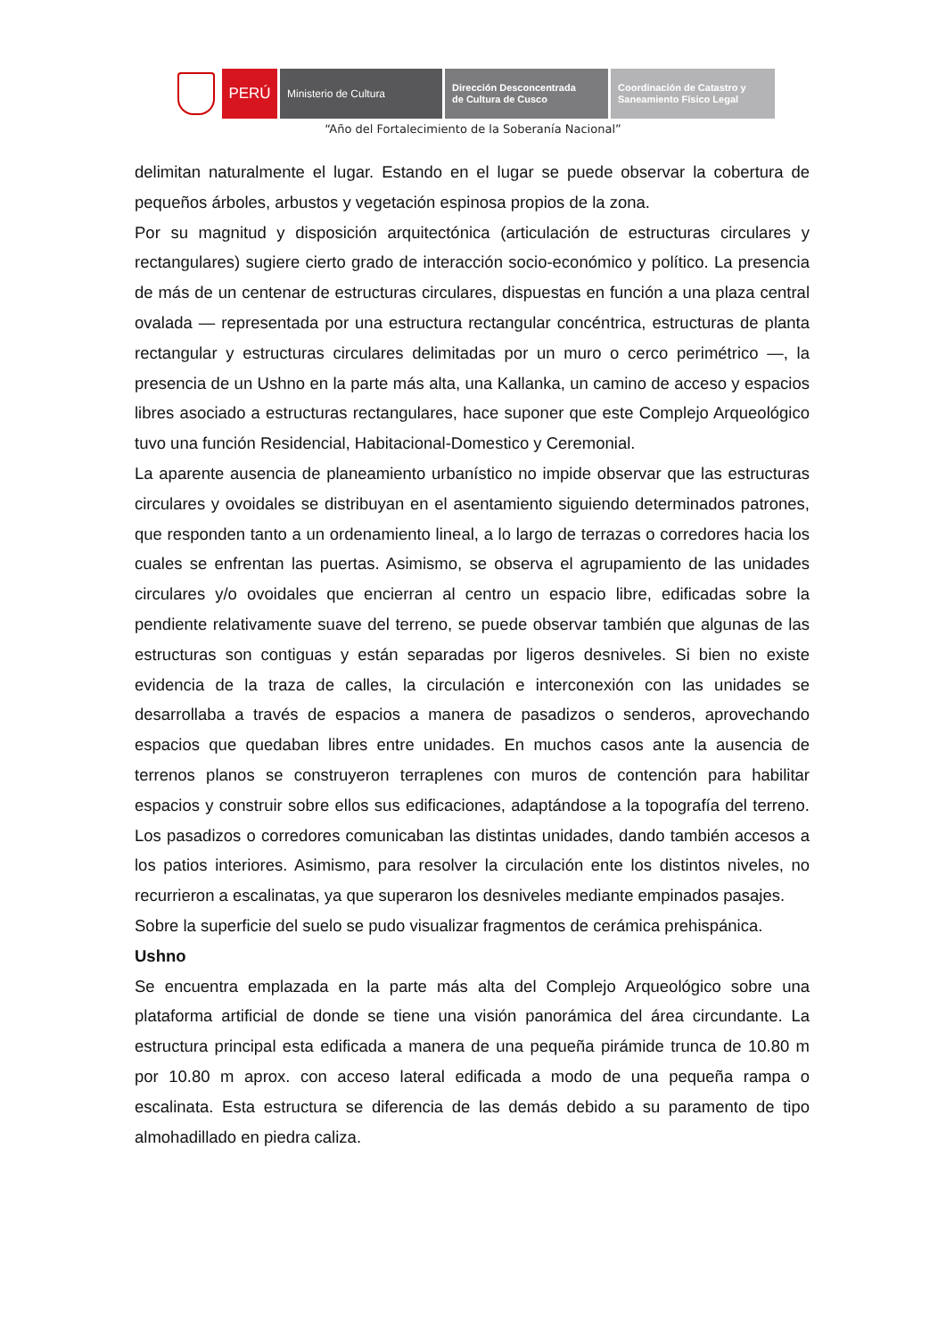PERÚ
Ministerio de Cultura Dirección Desconcentrada
de Cultura de Cusco
Coordinación de Catastro y
Saneamiento Físico Legal
“Año del Fortalecimiento de la Soberanía Nacional”
delimitan naturalmente el lugar. Estando en el lugar se puede observar la cobertura de pequeños árboles, arbustos y vegetación espinosa propios de la zona.
Por su magnitud y disposición arquitectónica (articulación de estructuras circulares y rectangulares) sugiere cierto grado de interacción socio-económico y político. La presencia de más de un centenar de estructuras circulares, dispuestas en función a una plaza central ovalada — representada por una estructura rectangular concéntrica, estructuras de planta rectangular y estructuras circulares delimitadas por un muro o cerco perimétrico —, la presencia de un Ushno en la parte más alta, una Kallanka, un camino de acceso y espacios libres asociado a estructuras rectangulares, hace suponer que este Complejo Arqueológico tuvo una función Residencial, Habitacional-Domestico y Ceremonial.
La aparente ausencia de planeamiento urbanístico no impide observar que las estructuras circulares y ovoidales se distribuyan en el asentamiento siguiendo determinados patrones, que responden tanto a un ordenamiento lineal, a lo largo de terrazas o corredores hacia los cuales se enfrentan las puertas. Asimismo, se observa el agrupamiento de las unidades circulares y/o ovoidales que encierran al centro un espacio libre, edificadas sobre la pendiente relativamente suave del terreno, se puede observar también que algunas de las estructuras son contiguas y están separadas por ligeros desniveles. Si bien no existe evidencia de la traza de calles, la circulación e interconexión con las unidades se desarrollaba a través de espacios a manera de pasadizos o senderos, aprovechando espacios que quedaban libres entre unidades. En muchos casos ante la ausencia de terrenos planos se construyeron terraplenes con muros de contención para habilitar espacios y construir sobre ellos sus edificaciones, adaptándose a la topografía del terreno. Los pasadizos o corredores comunicaban las distintas unidades, dando también accesos a los patios interiores. Asimismo, para resolver la circulación ente los distintos niveles, no recurrieron a escalinatas, ya que superaron los desniveles mediante empinados pasajes.
Sobre la superficie del suelo se pudo visualizar fragmentos de cerámica prehispánica.
Ushno
Se encuentra emplazada en la parte más alta del Complejo Arqueológico sobre una plataforma artificial de donde se tiene una visión panorámica del área circundante. La estructura principal esta edificada a manera de una pequeña pirámide trunca de 10.80 m por 10.80 m aprox. con acceso lateral edificada a modo de una pequeña rampa o escalinata. Esta estructura se diferencia de las demás debido a su paramento de tipo almohadillado en piedra caliza.